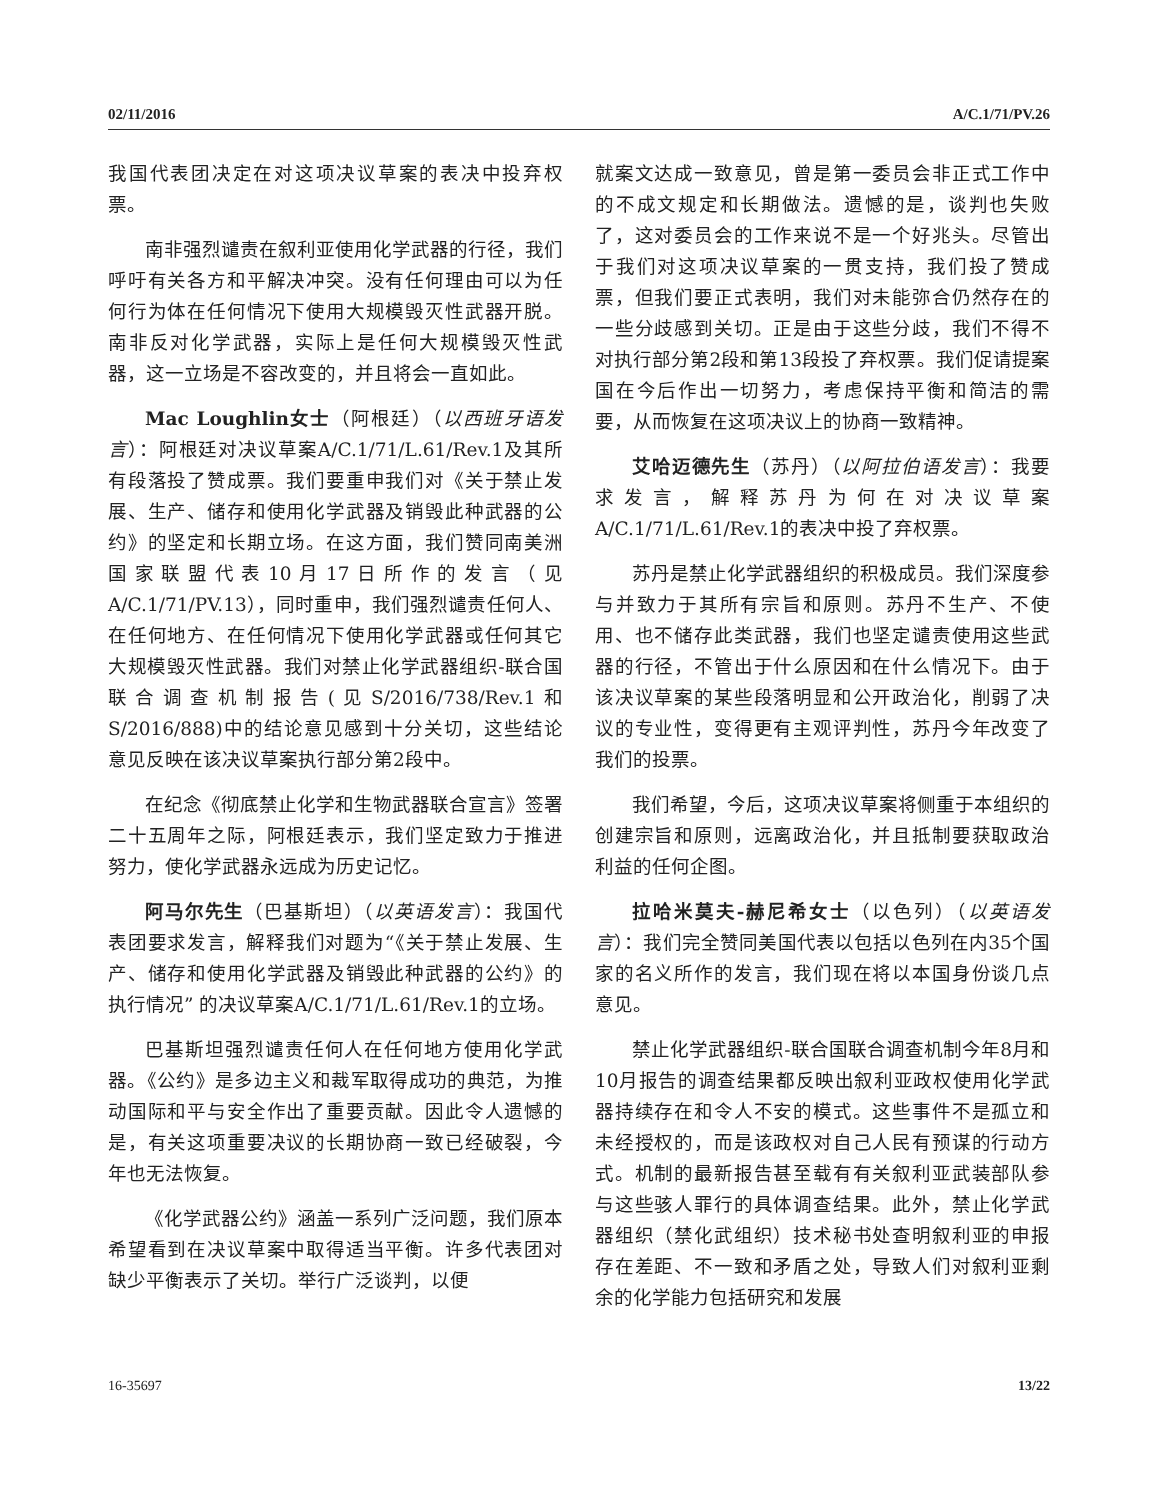02/11/2016 A/C.1/71/PV.26
我国代表团决定在对这项决议草案的表决中投弃权票。
南非强烈谴责在叙利亚使用化学武器的行径，我们呼吁有关各方和平解决冲突。没有任何理由可以为任何行为体在任何情况下使用大规模毁灭性武器开脱。南非反对化学武器，实际上是任何大规模毁灭性武器，这一立场是不容改变的，并且将会一直如此。
Mac Loughlin女士（阿根廷）（以西班牙语发言）：阿根廷对决议草案A/C.1/71/L.61/Rev.1及其所有段落投了赞成票。我们要重申我们对《关于禁止发展、生产、储存和使用化学武器及销毁此种武器的公约》的坚定和长期立场。在这方面，我们赞同南美洲国家联盟代表10月17日所作的发言（见A/C.1/71/PV.13），同时重申，我们强烈谴责任何人、在任何地方、在任何情况下使用化学武器或任何其它大规模毁灭性武器。我们对禁止化学武器组织-联合国联合调查机制报告(见S/2016/738/Rev.1和S/2016/888)中的结论意见感到十分关切，这些结论意见反映在该决议草案执行部分第2段中。
在纪念《彻底禁止化学和生物武器联合宣言》签署二十五周年之际，阿根廷表示，我们坚定致力于推进努力，使化学武器永远成为历史记忆。
阿马尔先生（巴基斯坦）（以英语发言）：我国代表团要求发言，解释我们对题为“《关于禁止发展、生产、储存和使用化学武器及销毁此种武器的公约》的执行情况” 的决议草案A/C.1/71/L.61/Rev.1的立场。
巴基斯坦强烈谴责任何人在任何地方使用化学武器。《公约》是多边主义和裁军取得成功的典范，为推动国际和平与安全作出了重要贡献。因此令人遗憾的是，有关这项重要决议的长期协商一致已经破裂，今年也无法恢复。
《化学武器公约》涵盖一系列广泛问题，我们原本希望看到在决议草案中取得适当平衡。许多代表团对缺少平衡表示了关切。举行广泛谈判，以便
就案文达成一致意见，曾是第一委员会非正式工作中的不成文规定和长期做法。遗憾的是，谈判也失败了，这对委员会的工作来说不是一个好兆头。尽管出于我们对这项决议草案的一贯支持，我们投了赞成票，但我们要正式表明，我们对未能弥合仍然存在的一些分歧感到关切。正是由于这些分歧，我们不得不对执行部分第2段和第13段投了弃权票。我们促请提案国在今后作出一切努力，考虑保持平衡和简洁的需要，从而恢复在这项决议上的协商一致精神。
艾哈迈德先生（苏丹）（以阿拉伯语发言）：我要求发言，解释苏丹为何在对决议草案A/C.1/71/L.61/Rev.1的表决中投了弃权票。
苏丹是禁止化学武器组织的积极成员。我们深度参与并致力于其所有宗旨和原则。苏丹不生产、不使用、也不储存此类武器，我们也坚定谴责使用这些武器的行径，不管出于什么原因和在什么情况下。由于该决议草案的某些段落明显和公开政治化，削弱了决议的专业性，变得更有主观评判性，苏丹今年改变了我们的投票。
我们希望，今后，这项决议草案将侧重于本组织的创建宗旨和原则，远离政治化，并且抵制要获取政治利益的任何企图。
拉哈米莫夫-赫尼希女士（以色列）（以英语发言）：我们完全赞同美国代表以包括以色列在内35个国家的名义所作的发言，我们现在将以本国身份谈几点意见。
禁止化学武器组织-联合国联合调查机制今年8月和10月报告的调查结果都反映出叙利亚政权使用化学武器持续存在和令人不安的模式。这些事件不是孤立和未经授权的，而是该政权对自己人民有预谋的行动方式。机制的最新报告甚至载有有关叙利亚武装部队参与这些骇人罪行的具体调查结果。此外，禁止化学武器组织（禁化武组织）技术秘书处查明叙利亚的申报存在差距、不一致和矛盾之处，导致人们对叙利亚剩余的化学能力包括研究和发展
16-35697 13/22